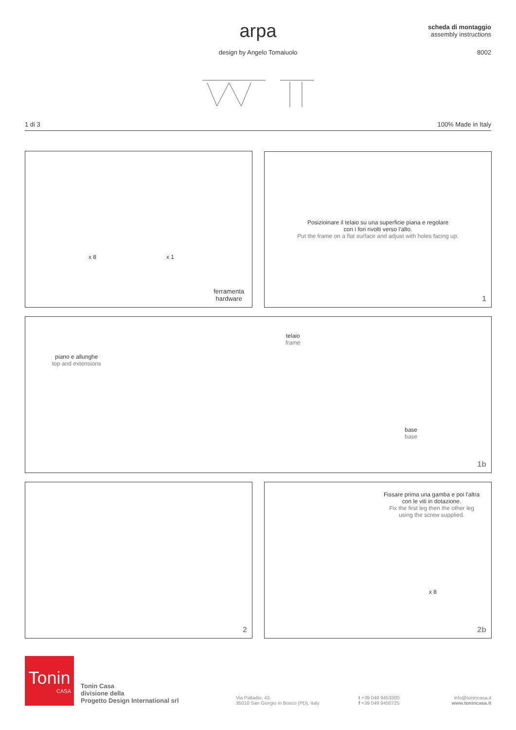arpa
design by Angelo Tomaiuolo
scheda di montaggio
assembly instructions
8002
1 di 3 100% Made in Italy
x 8 x 1
ferramenta
hardware
Posizioinare il telaio su una superficie piana e regolare
con i fori rivolti verso l'alto.
Put the frame on a flat surface and adjust with holes facing up.
1
piano e allunghe
top and extensions
telaio
frame
base
base
1b
2
Fissare prima una gamba e poi l'altra
con le viti in dotazione.
Fix the first leg then the other leg
using the screw supplied.
x 8
2b
Tonin
CASA
Tonin Casa
divisione della
Progetto Design International srl
Via Palladio, 43
35010 San Giorgio in Bosco (PD), Italy
t +39 049 9453300
f +39 049 9450725
info@tonincasa.it
www.tonincasa.it